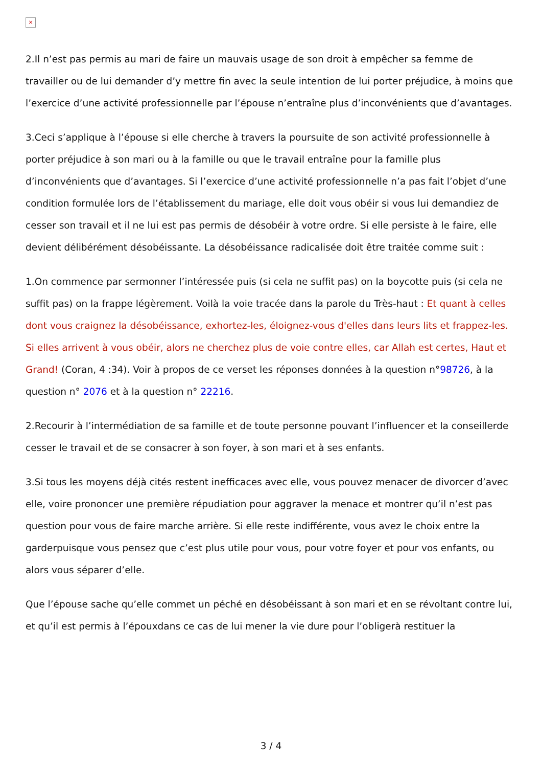×
2.Il n’est pas permis au mari de faire un mauvais usage de son droit à empêcher sa femme de travailler ou de lui demander d’y mettre fin avec la seule intention de lui porter préjudice, à moins que l’exercice d’une activité professionnelle par l’épouse n’entraîne plus d’inconvénients que d’avantages.
3.Ceci s’applique à l’épouse si elle cherche à travers la poursuite de son activité professionnelle à porter préjudice à son mari ou à la famille ou que le travail entraîne pour la famille plus d’inconvénients que d’avantages. Si l’exercice d’une activité professionnelle n’a pas fait l’objet d’une condition formulée lors de l’établissement du mariage, elle doit vous obéir si vous lui demandiez de cesser son travail et il ne lui est pas permis de désobéir à votre ordre. Si elle persiste à le faire, elle devient délibérément désobéissante. La désobéissance radicalisée doit être traitée comme suit :
1.On commence par sermonner l’intéressée puis (si cela ne suffit pas) on la boycotte puis (si cela ne suffit pas) on la frappe légèrement. Voilà la voie tracée dans la parole du Très-haut : Et quant à celles dont vous craignez la désobéissance, exhortez-les, éloignez-vous d'elles dans leurs lits et frappez-les. Si elles arrivent à vous obéir, alors ne cherchez plus de voie contre elles, car Allah est certes, Haut et Grand! (Coran, 4 :34). Voir à propos de ce verset les réponses données à la question n°98726, à la question n° 2076 et à la question n° 22216.
2.Recourir à l’intermédiation de sa famille et de toute personne pouvant l’influencer et la conseillerde cesser le travail et de se consacrer à son foyer, à son mari et à ses enfants.
3.Si tous les moyens déjà cités restent inefficaces avec elle, vous pouvez menacer de divorcer d’avec elle, voire prononcer une première répudiation pour aggraver la menace et montrer qu’il n’est pas question pour vous de faire marche arrière. Si elle reste indifférente, vous avez le choix entre la garderpuisque vous pensez que c’est plus utile pour vous, pour votre foyer et pour vos enfants, ou alors vous séparer d’elle.
Que l’épouse sache qu’elle commet un péché en désobéissant à son mari et en se révoltant contre lui, et qu’il est permis à l’épouxdans ce cas de lui mener la vie dure pour l’obligerà restituer la
3 / 4